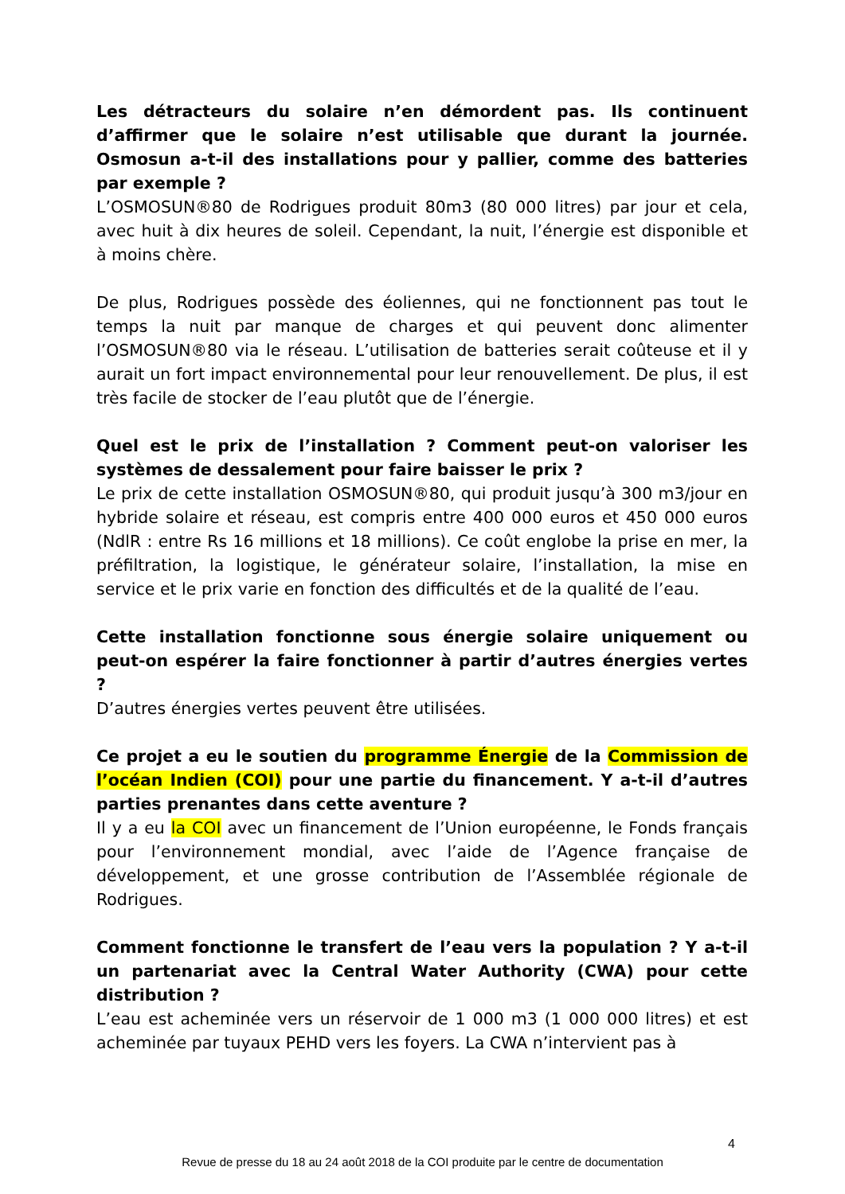Les détracteurs du solaire n’en démordent pas. Ils continuent d’affirmer que le solaire n’est utilisable que durant la journée. Osmosun a-t-il des installations pour y pallier, comme des batteries par exemple ?
L’OSMOSUN®80 de Rodrigues produit 80m3 (80 000 litres) par jour et cela, avec huit à dix heures de soleil. Cependant, la nuit, l’énergie est disponible et à moins chère.
De plus, Rodrigues possède des éoliennes, qui ne fonctionnent pas tout le temps la nuit par manque de charges et qui peuvent donc alimenter l’OSMOSUN®80 via le réseau. L’utilisation de batteries serait coûteuse et il y aurait un fort impact environnemental pour leur renouvellement. De plus, il est très facile de stocker de l’eau plutôt que de l’énergie.
Quel est le prix de l’installation ? Comment peut-on valoriser les systèmes de dessalement pour faire baisser le prix ?
Le prix de cette installation OSMOSUN®80, qui produit jusqu’à 300 m3/jour en hybride solaire et réseau, est compris entre 400 000 euros et 450 000 euros (NdlR : entre Rs 16 millions et 18 millions). Ce coût englobe la prise en mer, la préfiltration, la logistique, le générateur solaire, l’installation, la mise en service et le prix varie en fonction des difficultés et de la qualité de l’eau.
Cette installation fonctionne sous énergie solaire uniquement ou peut-on espérer la faire fonctionner à partir d’autres énergies vertes ?
D’autres énergies vertes peuvent être utilisées.
Ce projet a eu le soutien du programme Énergie de la Commission de l’océan Indien (COI) pour une partie du financement. Y a-t-il d’autres parties prenantes dans cette aventure ?
Il y a eu la COI avec un financement de l’Union européenne, le Fonds français pour l’environnement mondial, avec l’aide de l’Agence française de développement, et une grosse contribution de l’Assemblée régionale de Rodrigues.
Comment fonctionne le transfert de l’eau vers la population ? Y a-t-il un partenariat avec la Central Water Authority (CWA) pour cette distribution ?
L’eau est acheminée vers un réservoir de 1 000 m3 (1 000 000 litres) et est acheminée par tuyaux PEHD vers les foyers. La CWA n’intervient pas à
4
Revue de presse du 18 au 24 août 2018 de la COI produite par le centre de documentation